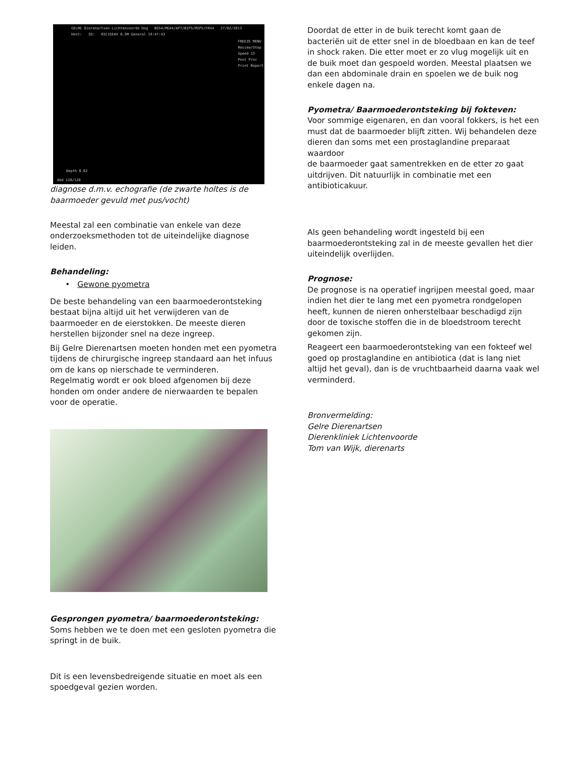GELRE Dierenartsen Lichtenvoorde Dog BG54/MG44/AP7/BIP5/MIP5/FR44 27/02/2013
Host: ID: 65C15EAV 6.5M General 14:47:43
FREEZE MENU
Review/Stop
Speed 15
Post Proc
Print Report
Depth 8.62
Abd 128/128
diagnose d.m.v. echografie (de zwarte holtes is de baarmoeder gevuld met pus/vocht)
Meestal zal een combinatie van enkele van deze onderzoeksmethoden tot de uiteindelijke diagnose leiden.
Behandeling:
• Gewone pyometra
De beste behandeling van een baarmoederontsteking bestaat bijna altijd uit het verwijderen van de baarmoeder en de eierstokken. De meeste dieren herstellen bijzonder snel na deze ingreep.
Bij Gelre Dierenartsen moeten honden met een pyometra tijdens de chirurgische ingreep standaard aan het infuus om de kans op nierschade te verminderen.
Regelmatig wordt er ook bloed afgenomen bij deze honden om onder andere de nierwaarden te bepalen voor de operatie.
Gesprongen pyometra/ baarmoederontsteking:
Soms hebben we te doen met een gesloten pyometra die springt in de buik.
Dit is een levensbedreigende situatie en moet als een spoedgeval gezien worden.
Doordat de etter in de buik terecht komt gaan de bacteriën uit de etter snel in de bloedbaan en kan de teef in shock raken. Die etter moet er zo vlug mogelijk uit en de buik moet dan gespoeld worden. Meestal plaatsen we dan een abdominale drain en spoelen we de buik nog enkele dagen na.
Pyometra/ Baarmoederontsteking bij fokteven:
Voor sommige eigenaren, en dan vooral fokkers, is het een must dat de baarmoeder blijft zitten. Wij behandelen deze dieren dan soms met een prostaglandine preparaat waardoor
de baarmoeder gaat samentrekken en de etter zo gaat uitdrijven. Dit natuurlijk in combinatie met een antibioticakuur.
Als geen behandeling wordt ingesteld bij een baarmoederontsteking zal in de meeste gevallen het dier uiteindelijk overlijden.
Prognose:
De prognose is na operatief ingrijpen meestal goed, maar indien het dier te lang met een pyometra rondgelopen heeft, kunnen de nieren onherstelbaar beschadigd zijn door de toxische stoffen die in de bloedstroom terecht gekomen zijn.
Reageert een baarmoederontsteking van een fokteef wel goed op prostaglandine en antibiotica (dat is lang niet altijd het geval), dan is de vruchtbaarheid daarna vaak wel verminderd.
Bronvermelding:
Gelre Dierenartsen
Dierenkliniek Lichtenvoorde
Tom van Wijk, dierenarts